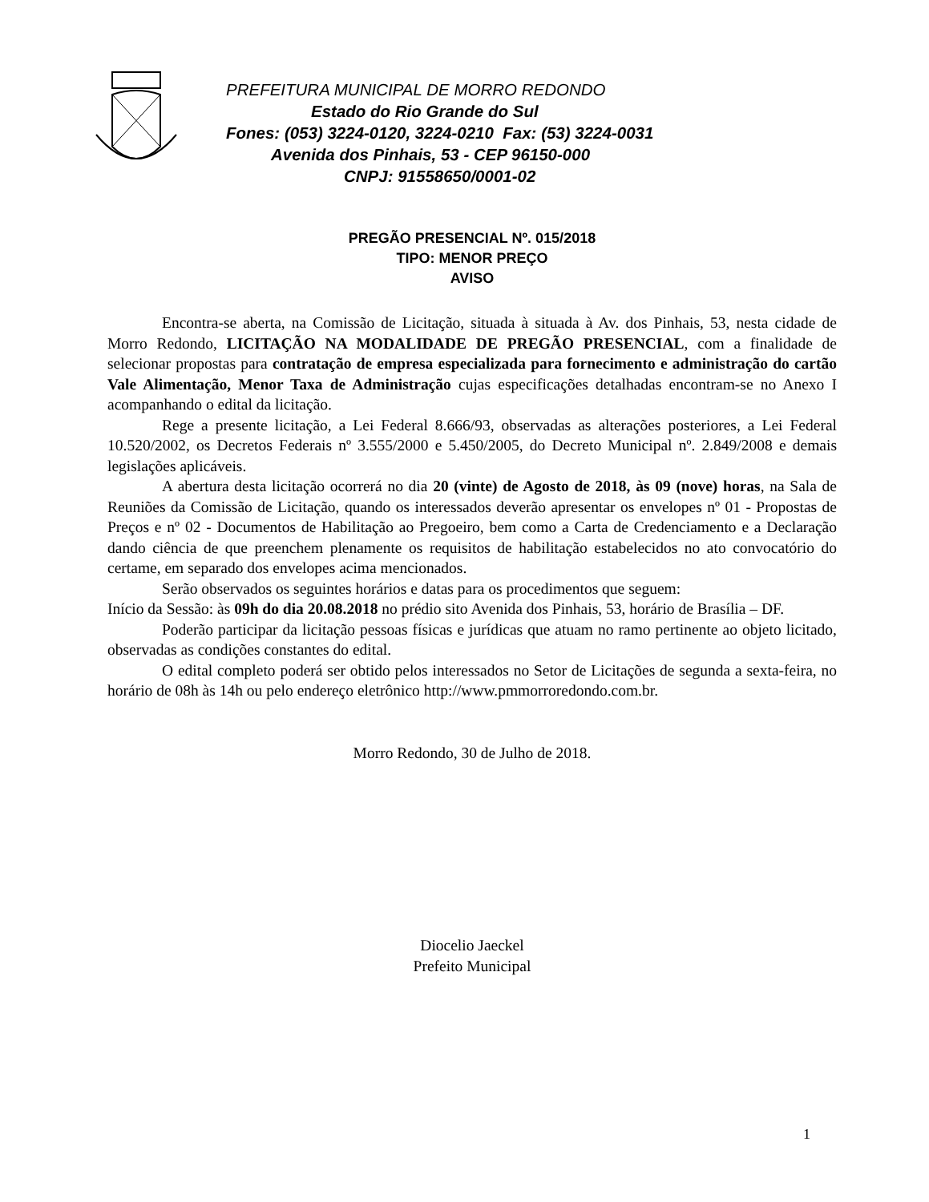PREFEITURA MUNICIPAL DE MORRO REDONDO
Estado do Rio Grande do Sul
Fones: (053) 3224-0120, 3224-0210 Fax: (53) 3224-0031
Avenida dos Pinhais, 53 - CEP 96150-000
CNPJ: 91558650/0001-02
PREGÃO PRESENCIAL Nº. 015/2018
TIPO: MENOR PREÇO
AVISO
Encontra-se aberta, na Comissão de Licitação, situada à situada à Av. dos Pinhais, 53, nesta cidade de Morro Redondo, LICITAÇÃO NA MODALIDADE DE PREGÃO PRESENCIAL, com a finalidade de selecionar propostas para contratação de empresa especializada para fornecimento e administração do cartão Vale Alimentação, Menor Taxa de Administração cujas especificações detalhadas encontram-se no Anexo I acompanhando o edital da licitação.
Rege a presente licitação, a Lei Federal 8.666/93, observadas as alterações posteriores, a Lei Federal 10.520/2002, os Decretos Federais nº 3.555/2000 e 5.450/2005, do Decreto Municipal nº. 2.849/2008 e demais legislações aplicáveis.
A abertura desta licitação ocorrerá no dia 20 (vinte) de Agosto de 2018, às 09 (nove) horas, na Sala de Reuniões da Comissão de Licitação, quando os interessados deverão apresentar os envelopes nº 01 - Propostas de Preços e nº 02 - Documentos de Habilitação ao Pregoeiro, bem como a Carta de Credenciamento e a Declaração dando ciência de que preenchem plenamente os requisitos de habilitação estabelecidos no ato convocatório do certame, em separado dos envelopes acima mencionados.
Serão observados os seguintes horários e datas para os procedimentos que seguem:
Início da Sessão: às 09h do dia 20.08.2018 no prédio sito Avenida dos Pinhais, 53, horário de Brasília – DF.
Poderão participar da licitação pessoas físicas e jurídicas que atuam no ramo pertinente ao objeto licitado, observadas as condições constantes do edital.
O edital completo poderá ser obtido pelos interessados no Setor de Licitações de segunda a sexta-feira, no horário de 08h às 14h ou pelo endereço eletrônico http://www.pmmorroredondo.com.br.
Morro Redondo, 30 de Julho de 2018.
Diocelio Jaeckel
Prefeito Municipal
1